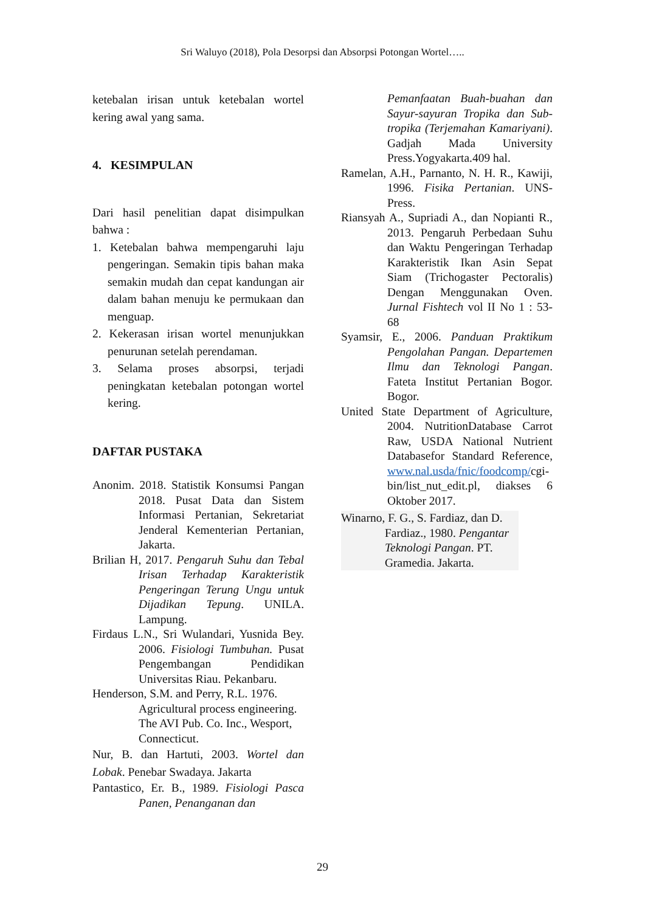Sri Waluyo (2018), Pola Desorpsi dan Absorpsi Potongan Wortel…..
ketebalan irisan untuk ketebalan wortel kering awal yang sama.
4. KESIMPULAN
Dari hasil penelitian dapat disimpulkan bahwa :
1. Ketebalan bahwa mempengaruhi laju pengeringan. Semakin tipis bahan maka semakin mudah dan cepat kandungan air dalam bahan menuju ke permukaan dan menguap.
2. Kekerasan irisan wortel menunjukkan penurunan setelah perendaman.
3. Selama proses absorpsi, terjadi peningkatan ketebalan potongan wortel kering.
DAFTAR PUSTAKA
Anonim. 2018. Statistik Konsumsi Pangan 2018. Pusat Data dan Sistem Informasi Pertanian, Sekretariat Jenderal Kementerian Pertanian, Jakarta.
Brilian H, 2017. Pengaruh Suhu dan Tebal Irisan Terhadap Karakteristik Pengeringan Terung Ungu untuk Dijadikan Tepung. UNILA. Lampung.
Firdaus L.N., Sri Wulandari, Yusnida Bey. 2006. Fisiologi Tumbuhan. Pusat Pengembangan Pendidikan Universitas Riau. Pekanbaru.
Henderson, S.M. and Perry, R.L. 1976. Agricultural process engineering. The AVI Pub. Co. Inc., Wesport, Connecticut.
Nur, B. dan Hartuti, 2003. Wortel dan Lobak. Penebar Swadaya. Jakarta
Pantastico, Er. B., 1989. Fisiologi Pasca Panen, Penanganan dan
Pemanfaatan Buah-buahan dan Sayur-sayuran Tropika dan Sub-tropika (Terjemahan Kamariyani). Gadjah Mada University Press.Yogyakarta.409 hal.
Ramelan, A.H., Parnanto, N. H. R., Kawiji, 1996. Fisika Pertanian. UNS-Press.
Riansyah A., Supriadi A., dan Nopianti R., 2013. Pengaruh Perbedaan Suhu dan Waktu Pengeringan Terhadap Karakteristik Ikan Asin Sepat Siam (Trichogaster Pectoralis) Dengan Menggunakan Oven. Jurnal Fishtech vol II No 1 : 53-68
Syamsir, E., 2006. Panduan Praktikum Pengolahan Pangan. Departemen Ilmu dan Teknologi Pangan. Fateta Institut Pertanian Bogor. Bogor.
United State Department of Agriculture, 2004. NutritionDatabase Carrot Raw, USDA National Nutrient Databasefor Standard Reference, www.nal.usda/fnic/foodcomp/cgi-bin/list_nut_edit.pl, diakses 6 Oktober 2017.
Winarno, F. G., S. Fardiaz, dan D. Fardiaz., 1980. Pengantar Teknologi Pangan. PT. Gramedia. Jakarta.
29